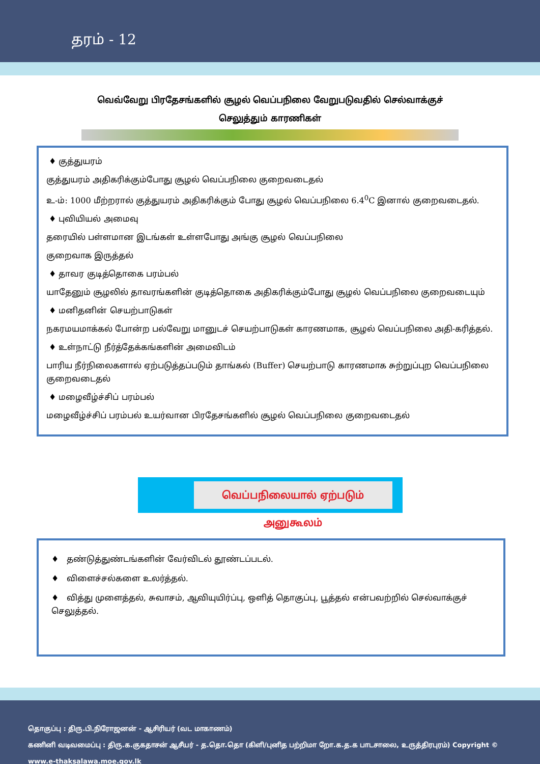தரம் - 12
வெவ்வேறு பிரதேசங்களில் சூழல் வெப்பநிலை வேறுபடுவதில் செல்வாக்குச் செலுத்தும் காரணிகள்
♦ குத்துயரம்
குத்துயரம் அதிகரிக்கும்போது சூழல் வெப்பநிலை குறைவடைதல்
உ-ம்: 1000 மீற்றரால் குத்துயரம் அதிகரிக்கும் போது சூழல் வெப்பநிலை 6.4<sup>0</sup>C இனால் குறைவடைதல்.
♦ புவியியல் அமைவு
தரையில் பள்ளமான இடங்கள் உள்ளபோது அங்கு சூழல் வெப்பநிலை
குறைவாக இருத்தல்
♦ தாவர குடித்தொகை பரம்பல்
யாதேனும் சூழலில் தாவரங்களின் குடித்தொகை அதிகரிக்கும்போது சூழல் வெப்பநிலை குறைவடையும்
♦ மனிதனின் செயற்பாடுகள்
நகரமயமாக்கல் போன்ற பல்வேறு மானுடச் செயற்பாடுகள் காரணமாக, சூழல் வெப்பநிலை அதி-கரித்தல்.
♦ உள்நாட்டு நீர்த்தேக்கங்களின் அமைவிடம்
பாரிய நீர்நிலைகளால் ஏற்படுத்தப்படும் தாங்கல் (Buffer) செயற்பாடு காரணமாக சுற்றுப்புற வெப்பநிலை குறைவடைதல்
♦ மழைவீழ்ச்சிப் பரம்பல்
மழைவீழ்ச்சிப் பரம்பல் உயர்வான பிரதேசங்களில் சூழல் வெப்பநிலை குறைவடைதல்
வெப்பநிலையால் ஏற்படும் அனுகூலம்
♦ தண்டுத்துண்டங்களின் வேர்விடல் தூண்டப்படல்.
♦ விளைச்சல்களை உலர்த்தல்.
♦ வித்து முளைத்தல், சுவாசம், ஆவியுயிர்ப்பு, ஒளித் தொகுப்பு, பூத்தல் என்பவற்றில் செல்வாக்குச் செலுத்தல்.
தொகுப்பு : திரு.பி.நிரோஜனன் - ஆசிரியர் (வட மாகாணம்)
கணினி வடிவமைப்பு : திரு.க.குகதாசன் ஆசீயர் - த.தொ.தொ (கிளி/புனித பற்றிமா றோ.க.த.க பாடசாலை, உருத்திரபுரம்) Copyright © www.e-thaksalawa.moe.gov.lk